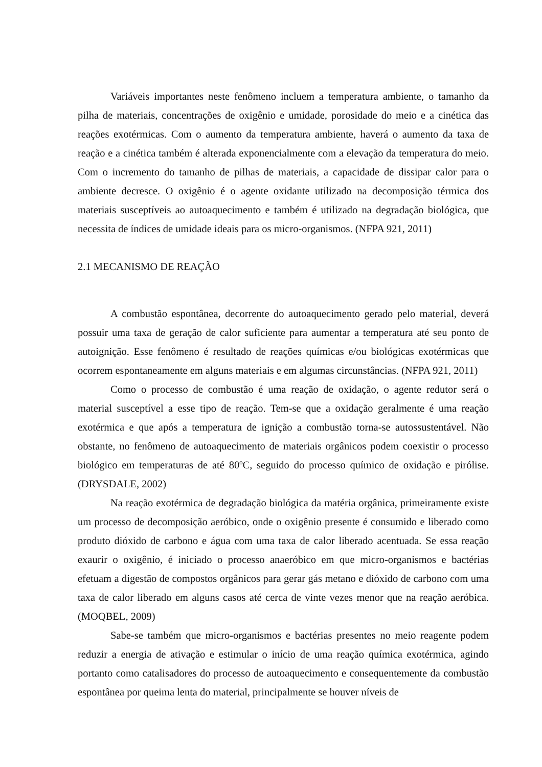Variáveis importantes neste fenômeno incluem a temperatura ambiente, o tamanho da pilha de materiais, concentrações de oxigênio e umidade, porosidade do meio e a cinética das reações exotérmicas. Com o aumento da temperatura ambiente, haverá o aumento da taxa de reação e a cinética também é alterada exponencialmente com a elevação da temperatura do meio. Com o incremento do tamanho de pilhas de materiais, a capacidade de dissipar calor para o ambiente decresce. O oxigênio é o agente oxidante utilizado na decomposição térmica dos materiais susceptíveis ao autoaquecimento e também é utilizado na degradação biológica, que necessita de índices de umidade ideais para os micro-organismos. (NFPA 921, 2011)
2.1 MECANISMO DE REAÇÃO
A combustão espontânea, decorrente do autoaquecimento gerado pelo material, deverá possuir uma taxa de geração de calor suficiente para aumentar a temperatura até seu ponto de autoignição. Esse fenômeno é resultado de reações químicas e/ou biológicas exotérmicas que ocorrem espontaneamente em alguns materiais e em algumas circunstâncias. (NFPA 921, 2011)
Como o processo de combustão é uma reação de oxidação, o agente redutor será o material susceptível a esse tipo de reação. Tem-se que a oxidação geralmente é uma reação exotérmica e que após a temperatura de ignição a combustão torna-se autossustentável. Não obstante, no fenômeno de autoaquecimento de materiais orgânicos podem coexistir o processo biológico em temperaturas de até 80ºC, seguido do processo químico de oxidação e pirólise. (DRYSDALE, 2002)
Na reação exotérmica de degradação biológica da matéria orgânica, primeiramente existe um processo de decomposição aeróbico, onde o oxigênio presente é consumido e liberado como produto dióxido de carbono e água com uma taxa de calor liberado acentuada. Se essa reação exaurir o oxigênio, é iniciado o processo anaeróbico em que micro-organismos e bactérias efetuam a digestão de compostos orgânicos para gerar gás metano e dióxido de carbono com uma taxa de calor liberado em alguns casos até cerca de vinte vezes menor que na reação aeróbica. (MOQBEL, 2009)
Sabe-se também que micro-organismos e bactérias presentes no meio reagente podem reduzir a energia de ativação e estimular o início de uma reação química exotérmica, agindo portanto como catalisadores do processo de autoaquecimento e consequentemente da combustão espontânea por queima lenta do material, principalmente se houver níveis de